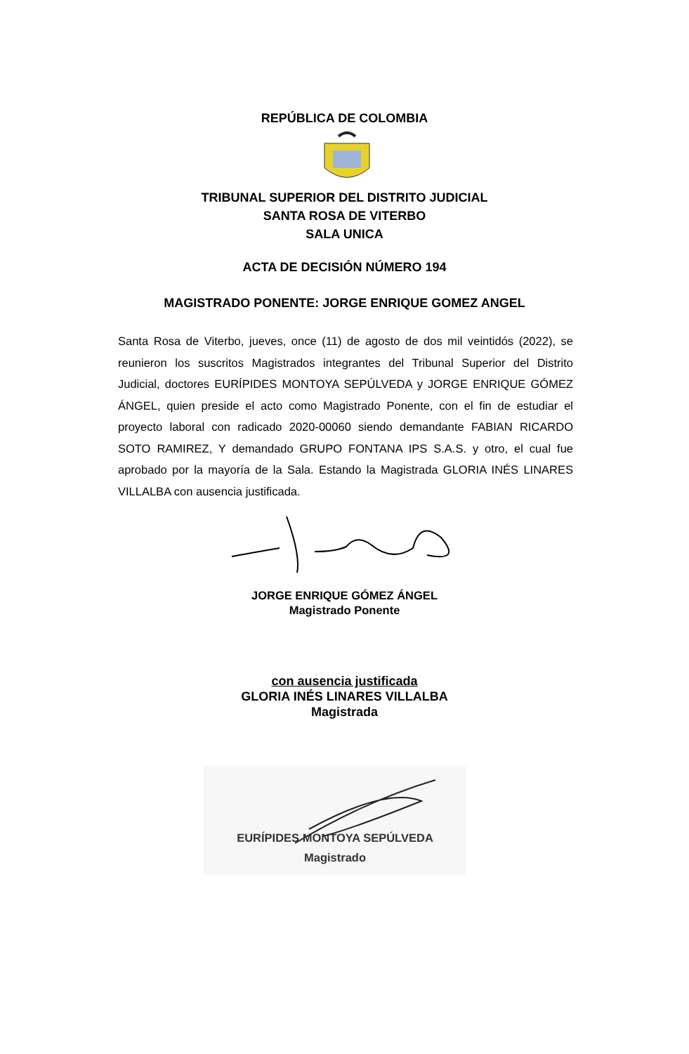REPÚBLICA DE COLOMBIA
TRIBUNAL SUPERIOR DEL DISTRITO JUDICIAL
SANTA ROSA DE VITERBO
SALA UNICA
ACTA DE DECISIÓN NÚMERO 194
MAGISTRADO PONENTE: JORGE ENRIQUE GOMEZ ANGEL
Santa Rosa de Viterbo, jueves, once (11) de agosto de dos mil veintidós (2022), se reunieron los suscritos Magistrados integrantes del Tribunal Superior del Distrito Judicial, doctores EURÍPIDES MONTOYA SEPÚLVEDA y JORGE ENRIQUE GÓMEZ ÁNGEL, quien preside el acto como Magistrado Ponente, con el fin de estudiar el proyecto laboral con radicado 2020-00060 siendo demandante FABIAN RICARDO SOTO RAMIREZ, Y demandado GRUPO FONTANA IPS S.A.S. y otro, el cual fue aprobado por la mayoría de la Sala. Estando la Magistrada GLORIA INÉS LINARES VILLALBA con ausencia justificada.
JORGE ENRIQUE GÓMEZ ÁNGEL
Magistrado Ponente
con ausencia justificada
GLORIA INÉS LINARES VILLALBA
Magistrada
EURÍPIDES MONTOYA SEPÚLVEDA
Magistrado